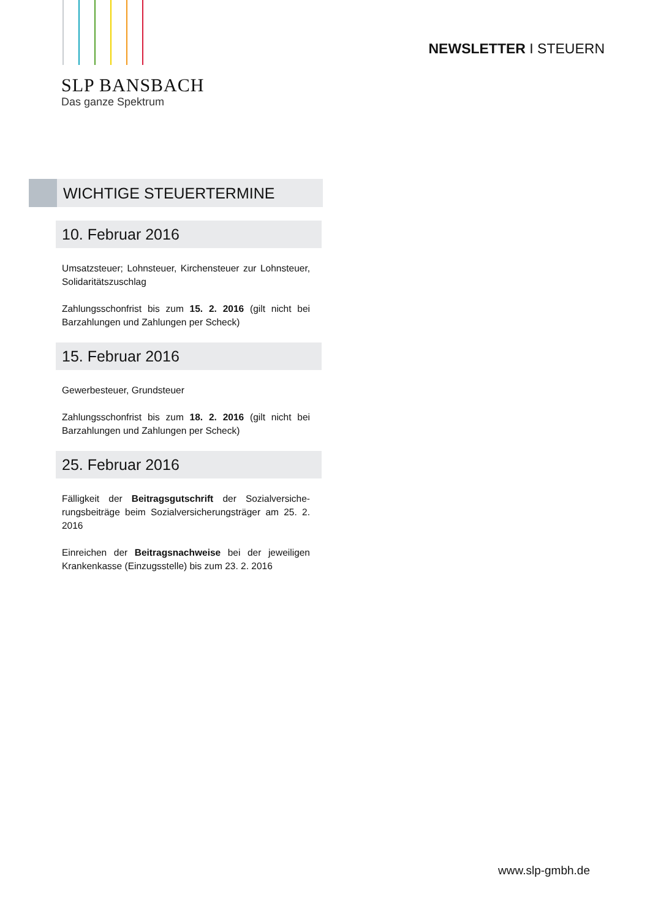SLP BANSBACH
Das ganze Spektrum
NEWSLETTER I STEUERN
WICHTIGE STEUERTERMINE
10. Februar 2016
Umsatzsteuer; Lohnsteuer, Kirchensteuer zur Lohn­steuer, Solidaritätszuschlag
Zahlungsschonfrist bis zum 15. 2. 2016 (gilt nicht bei Barzahlungen und Zahlungen per Scheck)
15. Februar 2016
Gewerbesteuer, Grundsteuer
Zahlungsschonfrist bis zum 18. 2. 2016 (gilt nicht bei Barzahlungen und Zahlungen per Scheck)
25. Februar 2016
Fälligkeit der Beitragsgutschrift der Sozialversiche­rungsbeiträge beim Sozialversicherungsträger am 25. 2. 2016
Einreichen der Beitragsnachweise bei der jeweiligen Krankenkasse (Einzugsstelle) bis zum 23. 2. 2016
www.slp-gmbh.de